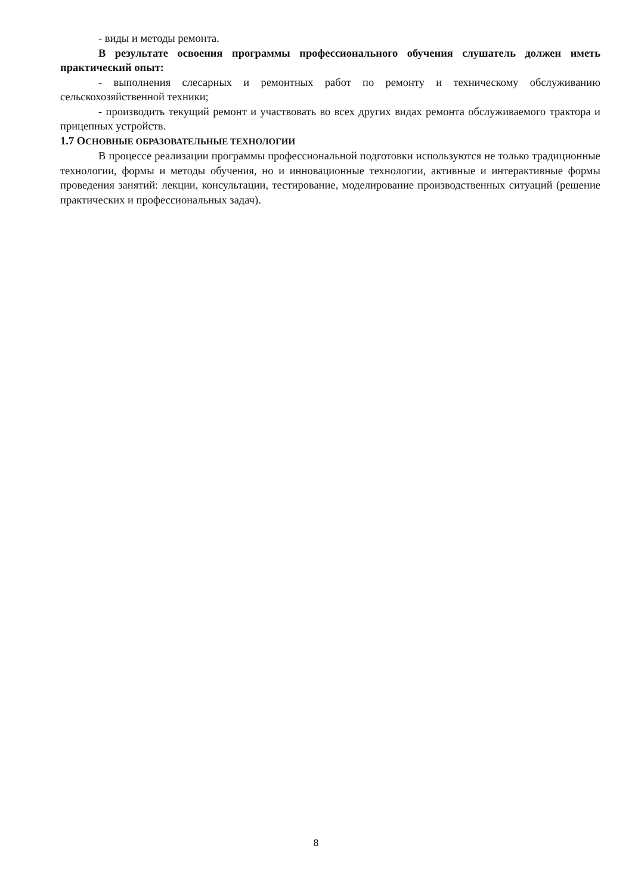- виды и методы ремонта.
В результате освоения программы профессионального обучения слушатель должен иметь практический опыт:
- выполнения слесарных и ремонтных работ по ремонту и техническому обслуживанию сельскохозяйственной техники;
- производить текущий ремонт и участвовать во всех других видах ремонта обслуживаемого трактора и прицепных устройств.
1.7 ОСНОВНЫЕ ОБРАЗОВАТЕЛЬНЫЕ ТЕХНОЛОГИИ
В процессе реализации программы профессиональной подготовки используются не только традиционные технологии, формы и методы обучения, но и инновационные технологии, активные и интерактивные формы проведения занятий: лекции, консультации, тестирование, моделирование производственных ситуаций (решение практических и профессиональных задач).
8